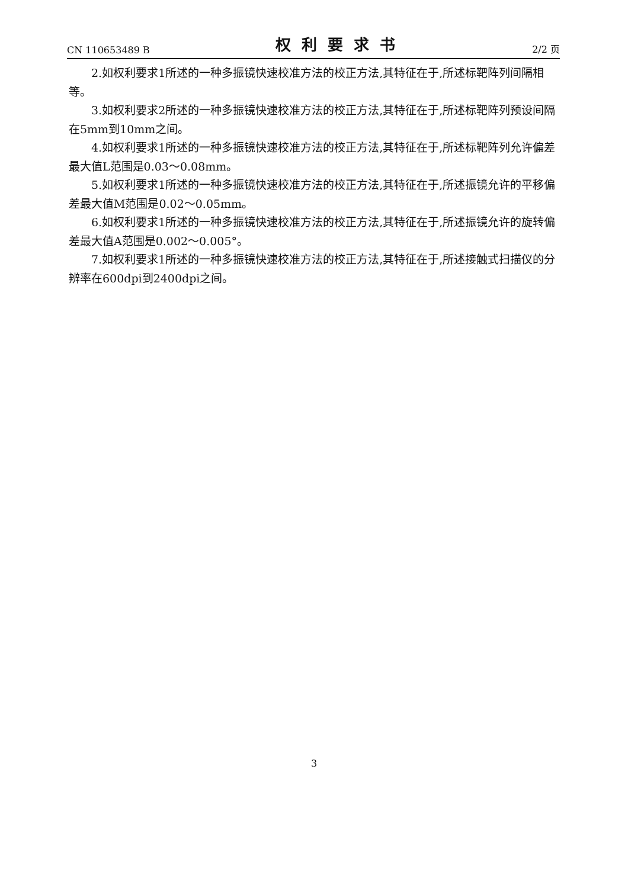CN 110653489 B 权利要求书 2/2 页
2.如权利要求1所述的一种多振镜快速校准方法的校正方法,其特征在于,所述标靶阵列间隔相等。
3.如权利要求2所述的一种多振镜快速校准方法的校正方法,其特征在于,所述标靶阵列预设间隔在5mm到10mm之间。
4.如权利要求1所述的一种多振镜快速校准方法的校正方法,其特征在于,所述标靶阵列允许偏差最大值L范围是0.03～0.08mm。
5.如权利要求1所述的一种多振镜快速校准方法的校正方法,其特征在于,所述振镜允许的平移偏差最大值M范围是0.02～0.05mm。
6.如权利要求1所述的一种多振镜快速校准方法的校正方法,其特征在于,所述振镜允许的旋转偏差最大值A范围是0.002～0.005°。
7.如权利要求1所述的一种多振镜快速校准方法的校正方法,其特征在于,所述接触式扫描仪的分辨率在600dpi到2400dpi之间。
3